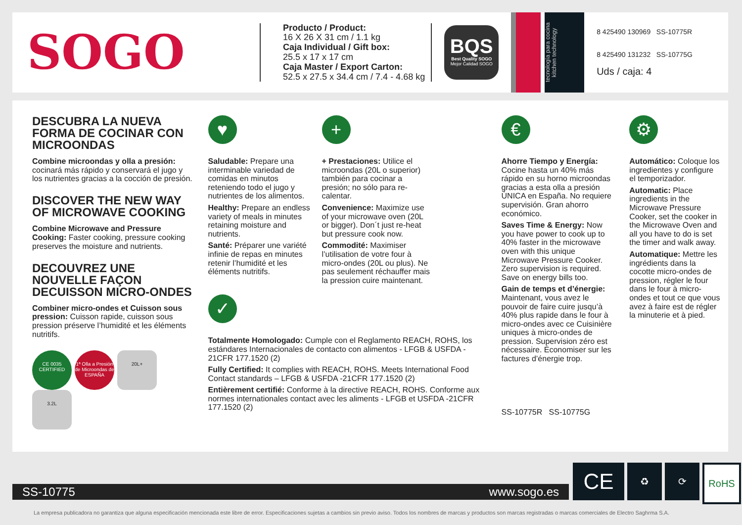SOGO
Producto / Product:
16 X 26 X 31 cm / 1.1 kg
Caja Individual / Gift box:
25.5 x 17 x 17 cm
Caja Master / Export Carton:
52.5 x 27.5 x 34.4 cm / 7.4 - 4.68 kg
BQS
Best Quality SOGO
Mejor Calidad SOGO
tecnología para cocina
kitchen technology
8 425490 130969 SS-10775R
8 425490 131232 SS-10775G
Uds / caja: 4
DESCUBRA LA NUEVA FORMA DE COCINAR CON MICROONDAS
Combine microondas y olla a presión: cocinará más rápido y conservará el jugo y los nutrientes gracias a la cocción de presión.
DISCOVER THE NEW WAY OF MICROWAVE COOKING
Combine Microwave and Pressure Cooking: Faster cooking, pressure cooking preserves the moisture and nutrients.
DECOUVREZ UNE NOUVELLE FAÇON DECUISSON MICRO-ONDES
Combiner micro-ondes et Cuisson sous pression: Cuisson rapide, cuisson sous pression préserve l’humidité et les éléments nutritifs.
CE 0035
CERTIFIED 1ª Olla a Presión de Microondas de ESPAÑA 20L+ 3.2L
♥
Saludable: Prepare una interminable variedad de comidas en minutos reteniendo todo el jugo y nutrientes de los alimentos.
Healthy: Prepare an endless variety of meals in minutes retaining moisture and nutrients.
Santé: Préparer une variété infinie de repas en minutes retenir l’humidité et les éléments nutritifs.
+
+ Prestaciones: Utilice el microondas (20L o superior) también para cocinar a presión; no sólo para re-calentar.
Convenience: Maximize use of your microwave oven (20L or bigger). Don´t just re-heat but pressure cook now.
Commodité: Maximiser l’utilisation de votre four à micro-ondes (20L ou plus). Ne pas seulement réchauffer mais la pression cuire maintenant.
✓
Totalmente Homologado: Cumple con el Reglamento REACH, ROHS, los estándares Internacionales de contacto con alimentos - LFGB & USFDA - 21CFR 177.1520 (2)
Fully Certified: It complies with REACH, ROHS. Meets International Food Contact standards – LFGB & USFDA -21CFR 177.1520 (2)
Entièrement certifié: Conforme à la directive REACH, ROHS. Conforme aux normes internationales contact avec les aliments - LFGB et USFDA -21CFR 177.1520 (2)
€
Ahorre Tiempo y Energía: Cocine hasta un 40% más rápido en su horno microondas gracias a esta olla a presión ÚNICA en España. No requiere supervisión. Gran ahorro económico.
Saves Time & Energy: Now you have power to cook up to 40% faster in the microwave oven with this unique Microwave Pressure Cooker. Zero supervision is required. Save on energy bills too.
Gain de temps et d’énergie: Maintenant, vous avez le pouvoir de faire cuire jusqu’à 40% plus rapide dans le four à micro-ondes avec ce Cuisinière uniques à micro-ondes de pression. Supervision zéro est nécessaire. Économiser sur les factures d’énergie trop.
SS-10775R SS-10775G
⚙
Automático: Coloque los ingredientes y configure el temporizador.
Automatic: Place ingredients in the Microwave Pressure Cooker, set the cooker in the Microwave Oven and all you have to do is set the timer and walk away.
Automatique: Mettre les ingrédients dans la cocotte micro-ondes de pression, régler le four dans le four à micro-ondes et tout ce que vous avez à faire est de régler la minuterie et à pied.
SS-10775 www.sogo.es
CE
♻ ⟳ RoHS
La empresa publicadora no garantiza que alguna especificación mencionada este libre de error. Especificaciones sujetas a cambios sin previo aviso. Todos los nombres de marcas y productos son marcas registradas o marcas comerciales de Electro Saghrma S.A.